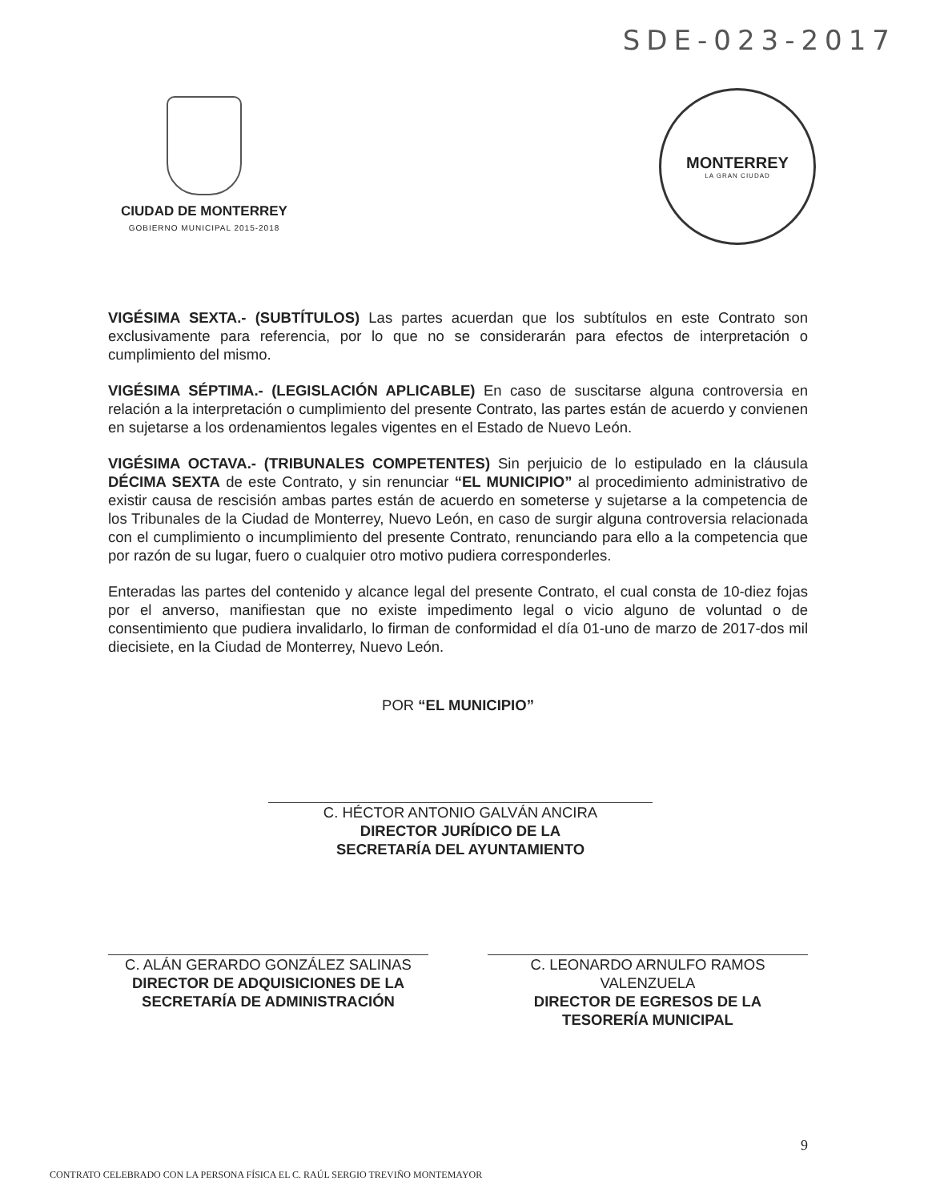SDE-023-2017
CIUDAD DE MONTERREY
GOBIERNO MUNICIPAL 2015-2018
MONTERREY
LA GRAN CIUDAD
VIGÉSIMA SEXTA.- (SUBTÍTULOS) Las partes acuerdan que los subtítulos en este Contrato son exclusivamente para referencia, por lo que no se considerarán para efectos de interpretación o cumplimiento del mismo.
VIGÉSIMA SÉPTIMA.- (LEGISLACIÓN APLICABLE) En caso de suscitarse alguna controversia en relación a la interpretación o cumplimiento del presente Contrato, las partes están de acuerdo y convienen en sujetarse a los ordenamientos legales vigentes en el Estado de Nuevo León.
VIGÉSIMA OCTAVA.- (TRIBUNALES COMPETENTES) Sin perjuicio de lo estipulado en la cláusula DÉCIMA SEXTA de este Contrato, y sin renunciar “EL MUNICIPIO” al procedimiento administrativo de existir causa de rescisión ambas partes están de acuerdo en someterse y sujetarse a la competencia de los Tribunales de la Ciudad de Monterrey, Nuevo León, en caso de surgir alguna controversia relacionada con el cumplimiento o incumplimiento del presente Contrato, renunciando para ello a la competencia que por razón de su lugar, fuero o cualquier otro motivo pudiera corresponderles.
Enteradas las partes del contenido y alcance legal del presente Contrato, el cual consta de 10-diez fojas por el anverso, manifiestan que no existe impedimento legal o vicio alguno de voluntad o de consentimiento que pudiera invalidarlo, lo firman de conformidad el día 01-uno de marzo de 2017-dos mil diecisiete, en la Ciudad de Monterrey, Nuevo León.
POR “EL MUNICIPIO”
C. HÉCTOR ANTONIO GALVÁN ANCIRA
DIRECTOR JURÍDICO DE LA
SECRETARÍA DEL AYUNTAMIENTO
C. ALÁN GERARDO GONZÁLEZ SALINAS
DIRECTOR DE ADQUISICIONES DE LA
SECRETARÍA DE ADMINISTRACIÓN
C. LEONARDO ARNULFO RAMOS VALENZUELA
DIRECTOR DE EGRESOS DE LA
TESORERÍA MUNICIPAL
9
CONTRATO CELEBRADO CON LA PERSONA FÍSICA EL C. RAÚL SERGIO TREVIÑO MONTEMAYOR